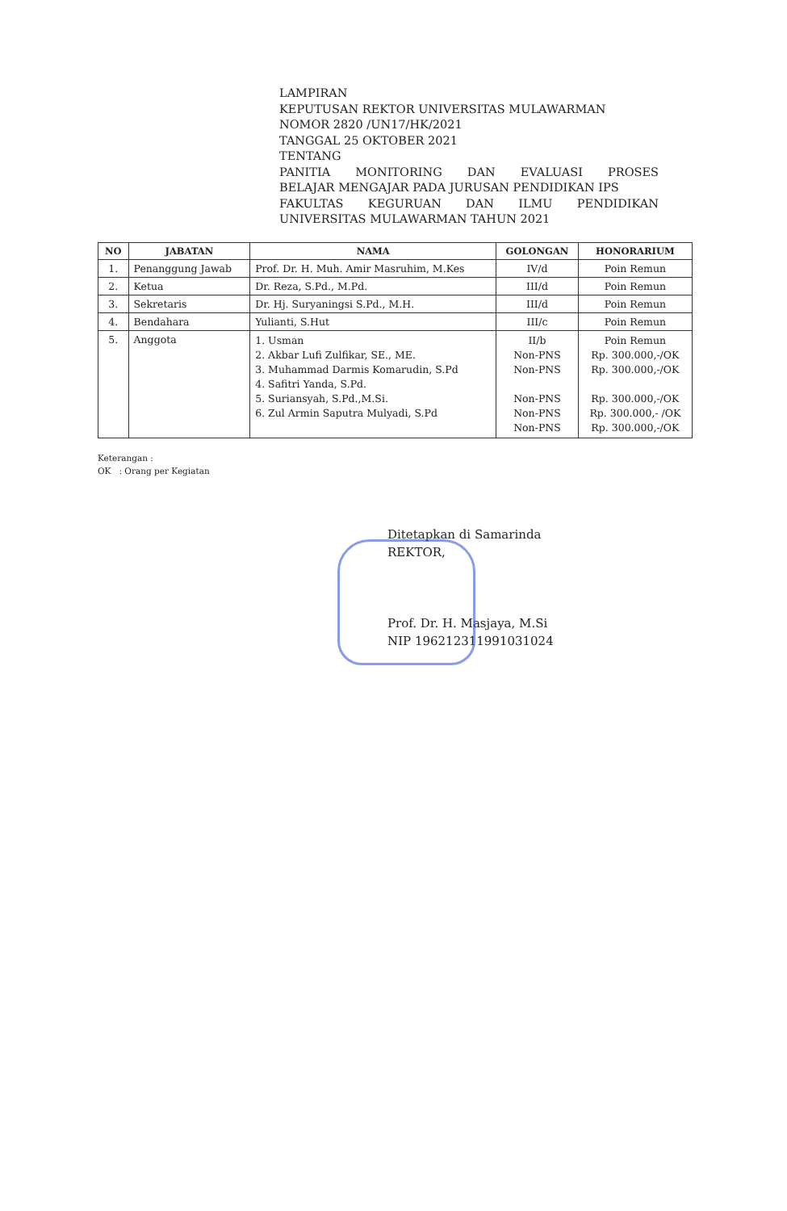LAMPIRAN
KEPUTUSAN REKTOR UNIVERSITAS MULAWARMAN
NOMOR 2820 /UN17/HK/2021
TANGGAL 25 OKTOBER 2021
TENTANG
PANITIA MONITORING DAN EVALUASI PROSES
BELAJAR MENGAJAR PADA JURUSAN PENDIDIKAN IPS
FAKULTAS KEGURUAN DAN ILMU PENDIDIKAN
UNIVERSITAS MULAWARMAN TAHUN 2021
| NO | JABATAN | NAMA | GOLONGAN | HONORARIUM |
| --- | --- | --- | --- | --- |
| 1. | Penanggung Jawab | Prof. Dr. H. Muh. Amir Masruhim, M.Kes | IV/d | Poin Remun |
| 2. | Ketua | Dr. Reza, S.Pd., M.Pd. | III/d | Poin Remun |
| 3. | Sekretaris | Dr. Hj. Suryaningsi S.Pd., M.H. | III/d | Poin Remun |
| 4. | Bendahara | Yulianti, S.Hut | III/c | Poin Remun |
| 5. | Anggota | 1. Usman 2. Akbar Lufi Zulfikar, SE., ME. 3. Muhammad Darmis Komarudin, S.Pd 4. Safitri Yanda, S.Pd. 5. Suriansyah, S.Pd.,M.Si. 6. Zul Armin Saputra Mulyadi, S.Pd | II/b Non-PNS Non-PNS Non-PNS Non-PNS Non-PNS | Poin Remun Rp. 300.000,-/OK Rp. 300.000,-/OK Rp. 300.000,-/OK Rp. 300.000,- /OK Rp. 300.000,-/OK |
Keterangan :
OK : Orang per Kegiatan
Ditetapkan di Samarinda
REKTOR,
Prof. Dr. H. Masjaya, M.Si
NIP 196212311991031024